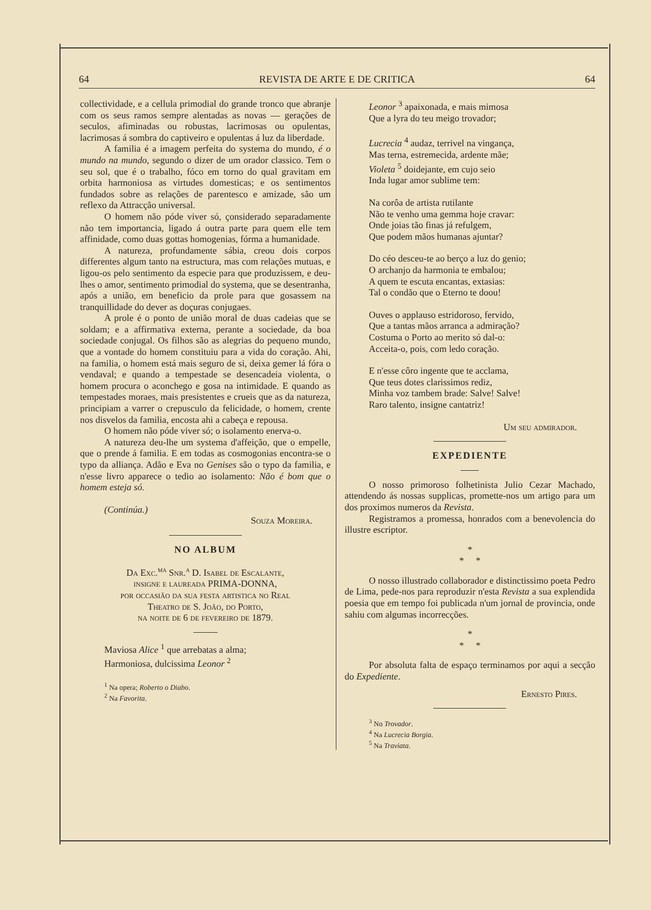64 REVISTA DE ARTE E DE CRITICA 64
collectividade, e a cellula primodial do grande tronco que abranje com os seus ramos sempre alentadas as novas — gerações de seculos, afiminadas ou robustas, lacrimosas ou opulentas, lacrimosas á sombra do captiveiro e opulentas á luz da liberdade.
A familia é a imagem perfeita do systema do mundo, é o mundo na mundo, segundo o dizer de um orador classico. Tem o seu sol, que é o trabalho, fóco em torno do qual gravitam em orbita harmoniosa as virtudes domesticas; e os sentimentos fundados sobre as relações de parentesco e amizade, são um reflexo da Attracção universal.
O homem não póde viver só, çonsiderado separadamente não tem importancia, ligado á outra parte para quem elle tem affinidade, como duas gottas homogenias, fórma a humanidade.
A natureza, profundamente sábia, creou dois corpos differentes algum tanto na estructura, mas com relações mutuas, e ligou-os pelo sentimento da especie para que produzissem, e deu-lhes o amor, sentimento primodial do systema, que se desentranha, após a união, em beneficio da prole para que gosassem na tranquillidade do dever as doçuras conjugaes.
A prole é o ponto de união moral de duas cadeias que se soldam; e a affirmativa externa, perante a sociedade, da boa sociedade conjugal. Os filhos são as alegrias do pequeno mundo, que a vontade do homem constituiu para a vida do coração. Ahi, na familia, o homem está mais seguro de si, deixa gemer lá fóra o vendaval; e quando a tempestade se desencadeia violenta, o homem procura o aconchego e gosa na intimidade. E quando as tempestades moraes, mais presistentes e crueis que as da natureza, principiam a varrer o crepusculo da felicidade, o homem, crente nos disvelos da familia, encosta ahi a cabeça e repousa.
O homem não póde viver só; o isolamento enerva-o.
A natureza deu-lhe um systema d'affeição, que o empelle, que o prende á familia. E em todas as cosmogonias encontra-se o typo da alliança. Adão e Eva no Genises são o typo da familia, e n'esse livro apparece o tedio ao isolamento: Não é bom que o homem esteja só.
(Continúa.)
Souza Moreira.
NO ALBUM
Da Exc.<sup>ma</sup> Snr.<sup>a</sup> D. Isabel de Escalante,
insigne e laureada PRIMA-DONNA,
por occasião da sua festa artistica no Real
Theatro de S. João, do Porto,
na noite de 6 de fevereiro de 1879.
Maviosa Alice <sup>1</sup> que arrebatas a alma;
Harmoniosa, dulcissima Leonor <sup>2</sup>
<sup>1</sup> Na opera; Roberto o Diabo.
<sup>2</sup> Na Favorita.
Leonor <sup>3</sup> apaixonada, e mais mimosa
Que a lyra do teu meigo trovador;
Lucrecia <sup>4</sup> audaz, terrivel na vingança,
Mas terna, estremecida, ardente mãe;
Violeta <sup>5</sup> doidejante, em cujo seio
Inda lugar amor sublime tem:
Na corôa de artista rutilante
Não te venho uma gemma hoje cravar:
Onde joias tão finas já refulgem,
Que podem mãos humanas ajuntar?
Do céo desceu-te ao berço a luz do genio;
O archanjo da harmonia te embalou;
A quem te escuta encantas, extasias:
Tal o condão que o Eterno te doou!
Ouves o applauso estridoroso, fervido,
Que a tantas mãos arranca a admiração?
Costuma o Porto ao merito só dal-o:
Acceita-o, pois, com ledo coração.
E n'esse côro ingente que te acclama,
Que teus dotes clarissimos rediz,
Minha voz tambem brade: Salve! Salve!
Raro talento, insigne cantatriz!
Um seu admirador.
EXPEDIENTE
O nosso primoroso folhetinista Julio Cezar Machado, attendendo ás nossas supplicas, promette-nos um artigo para um dos proximos numeros da Revista.
Registramos a promessa, honrados com a benevolencia do illustre escriptor.
*
* *
O nosso illustrado collaborador e distinctissimo poeta Pedro de Lima, pede-nos para reproduzir n'esta Revista a sua explendida poesia que em tempo foi publicada n'um jornal de provincia, onde sahiu com algumas incorrecções.
*
* *
Por absoluta falta de espaço terminamos por aqui a secção do Expediente.
Ernesto Pires.
<sup>3</sup> No Trovador.
<sup>4</sup> Na Lucrecia Borgia.
<sup>5</sup> Na Traviata.